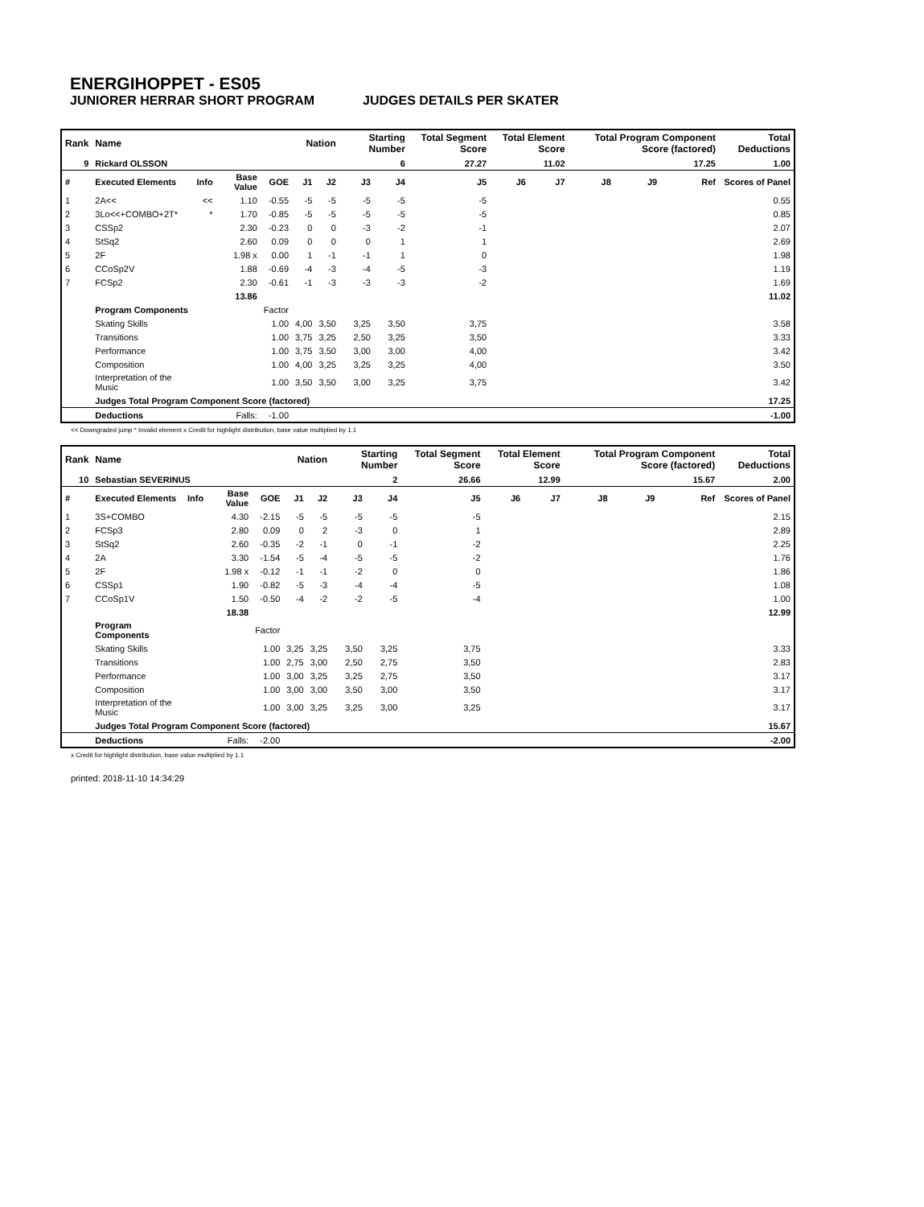ENERGIHOPPET - ES05
JUNIORER HERRAR SHORT PROGRAM JUDGES DETAILS PER SKATER
| Rank | Name | | | | Nation | | Starting Number | | Total Segment Score | Total Element Score | | Total Program Component Score (factored) | | | Total Deductions |
| --- | --- | --- | --- | --- | --- | --- | --- | --- | --- | --- | --- | --- | --- | --- | --- |
| 9 | Rickard OLSSON | | | | | | 6 | | 27.27 | 11.02 | | 17.25 | | | 1.00 |
| # | Executed Elements | Info | Base Value | GOE | J1 | J2 | J3 | J4 | J5 | J6 | J7 | J8 | J9 | Ref | Scores of Panel |
| 1 | 2A<< | << | 1.10 | -0.55 | -5 | -5 | -5 | -5 | -5 | | | | | | 0.55 |
| 2 | 3Lo<<+COMBO+2T* | * | 1.70 | -0.85 | -5 | -5 | -5 | -5 | -5 | | | | | | 0.85 |
| 3 | CSSp2 | | 2.30 | -0.23 | 0 | 0 | -3 | -2 | -1 | | | | | | 2.07 |
| 4 | StSq2 | | 2.60 | 0.09 | 0 | 0 | 0 | 1 | 1 | | | | | | 2.69 |
| 5 | 2F | | 1.98 x | 0.00 | 1 | -1 | -1 | 1 | 0 | | | | | | 1.98 |
| 6 | CCoSp2V | | 1.88 | -0.69 | -4 | -3 | -4 | -5 | -3 | | | | | | 1.19 |
| 7 | FCSp2 | | 2.30 | -0.61 | -1 | -3 | -3 | -3 | -2 | | | | | | 1.69 |
| | | | 13.86 | | | | | | | | | | | | 11.02 |
| | Program Components | | | Factor | | | | | | | | | | | |
| | Skating Skills | | | 1.00 | 4,00 | 3,50 | 3,25 | 3,50 | 3,75 | | | | | | 3.58 |
| | Transitions | | | 1.00 | 3,75 | 3,25 | 2,50 | 3,25 | 3,50 | | | | | | 3.33 |
| | Performance | | | 1.00 | 3,75 | 3,50 | 3,00 | 3,00 | 4,00 | | | | | | 3.42 |
| | Composition | | | 1.00 | 4,00 | 3,25 | 3,25 | 3,25 | 4,00 | | | | | | 3.50 |
| | Interpretation of the Music | | | 1.00 | 3,50 | 3,50 | 3,00 | 3,25 | 3,75 | | | | | | 3.42 |
| | Judges Total Program Component Score (factored) | | | | | | | | | | | | | | 17.25 |
| | Deductions | Falls: | | -1.00 | | | | | | | | | | | -1.00 |
<< Downgraded jump * Invalid element x Credit for highlight distribution, base value multiplied by 1.1
| Rank | Name | | | | Nation | | Starting Number | | Total Segment Score | Total Element Score | | Total Program Component Score (factored) | | | Total Deductions |
| --- | --- | --- | --- | --- | --- | --- | --- | --- | --- | --- | --- | --- | --- | --- | --- |
| 10 | Sebastian SEVERINUS | | | | | | 2 | | 26.66 | 12.99 | | 15.67 | | | 2.00 |
| # | Executed Elements | Info | Base Value | GOE | J1 | J2 | J3 | J4 | J5 | J6 | J7 | J8 | J9 | Ref | Scores of Panel |
| 1 | 3S+COMBO | | 4.30 | -2.15 | -5 | -5 | -5 | -5 | -5 | | | | | | 2.15 |
| 2 | FCSp3 | | 2.80 | 0.09 | 0 | 2 | -3 | 0 | 1 | | | | | | 2.89 |
| 3 | StSq2 | | 2.60 | -0.35 | -2 | -1 | 0 | -1 | -2 | | | | | | 2.25 |
| 4 | 2A | | 3.30 | -1.54 | -5 | -4 | -5 | -5 | -2 | | | | | | 1.76 |
| 5 | 2F | | 1.98 x | -0.12 | -1 | -1 | -2 | 0 | 0 | | | | | | 1.86 |
| 6 | CSSp1 | | 1.90 | -0.82 | -5 | -3 | -4 | -4 | -5 | | | | | | 1.08 |
| 7 | CCoSp1V | | 1.50 | -0.50 | -4 | -2 | -2 | -5 | -4 | | | | | | 1.00 |
| | | | 18.38 | | | | | | | | | | | | 12.99 |
| | Program Components | | | Factor | | | | | | | | | | | |
| | Skating Skills | | | 1.00 | 3,25 | 3,25 | 3,50 | 3,25 | 3,75 | | | | | | 3.33 |
| | Transitions | | | 1.00 | 2,75 | 3,00 | 2,50 | 2,75 | 3,50 | | | | | | 2.83 |
| | Performance | | | 1.00 | 3,00 | 3,25 | 3,25 | 2,75 | 3,50 | | | | | | 3.17 |
| | Composition | | | 1.00 | 3,00 | 3,00 | 3,50 | 3,00 | 3,50 | | | | | | 3.17 |
| | Interpretation of the Music | | | 1.00 | 3,00 | 3,25 | 3,25 | 3,00 | 3,25 | | | | | | 3.17 |
| | Judges Total Program Component Score (factored) | | | | | | | | | | | | | | 15.67 |
| | Deductions | Falls: | | -2.00 | | | | | | | | | | | -2.00 |
x Credit for highlight distribution, base value multiplied by 1.1
printed: 2018-11-10 14:34:29